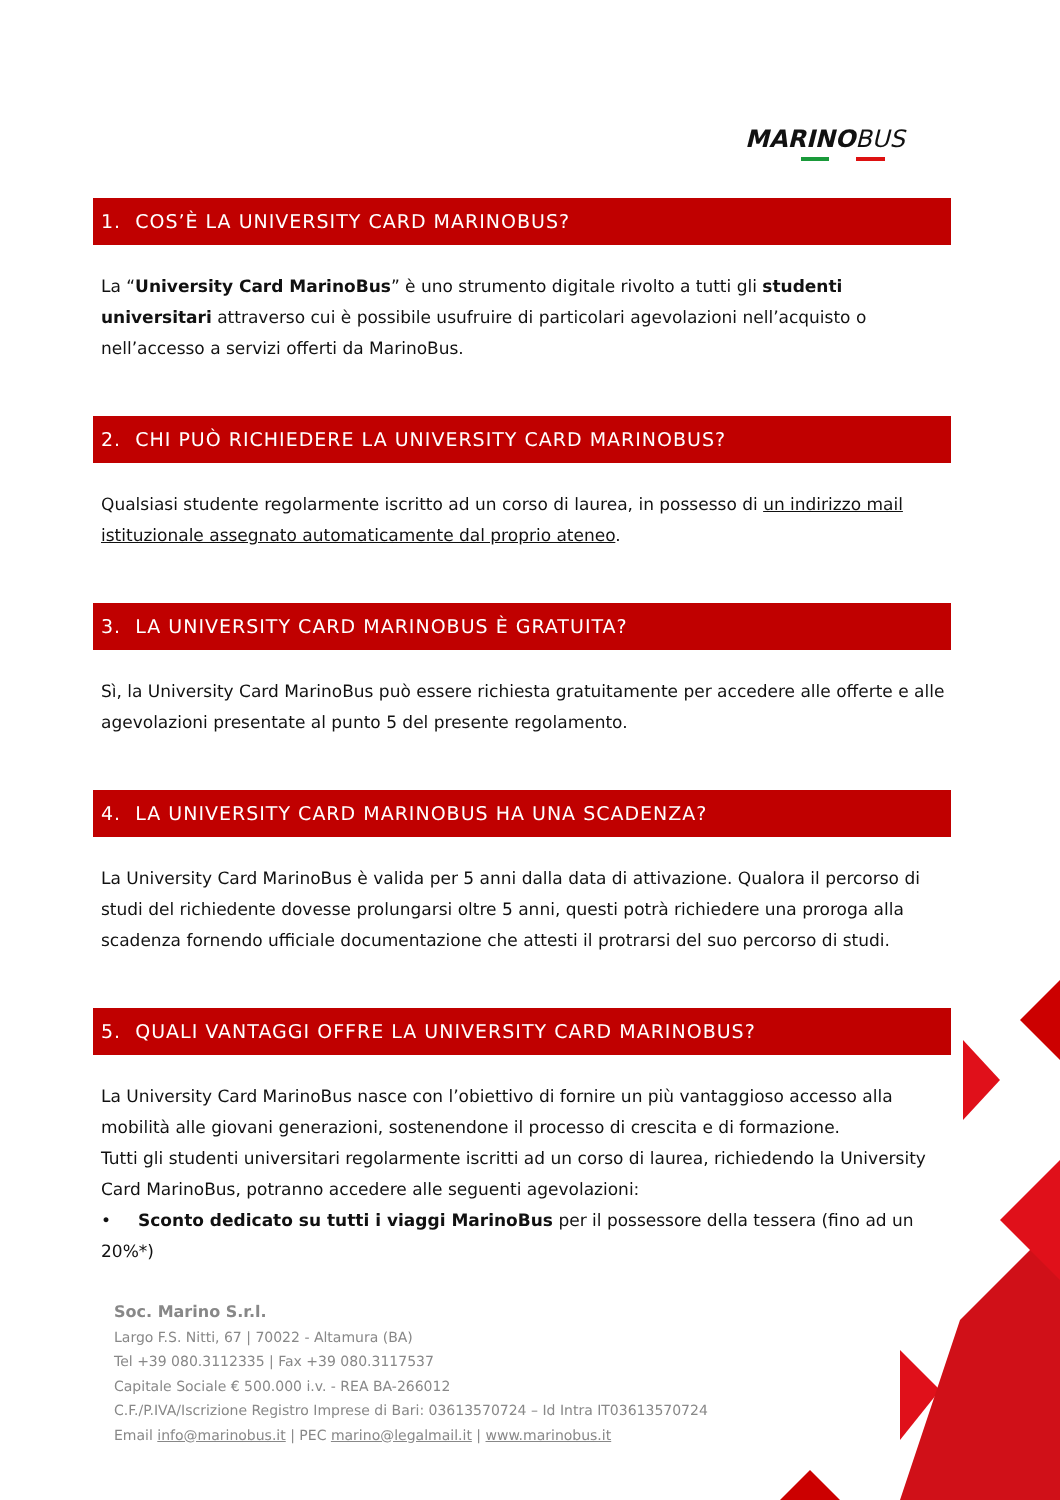MARINOBUS
1. COS’È LA UNIVERSITY CARD MARINOBUS?
La “University Card MarinoBus” è uno strumento digitale rivolto a tutti gli studenti universitari attraverso cui è possibile usufruire di particolari agevolazioni nell’acquisto o nell’accesso a servizi offerti da MarinoBus.
2. CHI PUÒ RICHIEDERE LA UNIVERSITY CARD MARINOBUS?
Qualsiasi studente regolarmente iscritto ad un corso di laurea, in possesso di un indirizzo mail istituzionale assegnato automaticamente dal proprio ateneo.
3. LA UNIVERSITY CARD MARINOBUS È GRATUITA?
Sì, la University Card MarinoBus può essere richiesta gratuitamente per accedere alle offerte e alle agevolazioni presentate al punto 5 del presente regolamento.
4. LA UNIVERSITY CARD MARINOBUS HA UNA SCADENZA?
La University Card MarinoBus è valida per 5 anni dalla data di attivazione. Qualora il percorso di studi del richiedente dovesse prolungarsi oltre 5 anni, questi potrà richiedere una proroga alla scadenza fornendo ufficiale documentazione che attesti il protrarsi del suo percorso di studi.
5. QUALI VANTAGGI OFFRE LA UNIVERSITY CARD MARINOBUS?
La University Card MarinoBus nasce con l’obiettivo di fornire un più vantaggioso accesso alla mobilità alle giovani generazioni, sostenendone il processo di crescita e di formazione.
Tutti gli studenti universitari regolarmente iscritti ad un corso di laurea, richiedendo la University Card MarinoBus, potranno accedere alle seguenti agevolazioni:
• Sconto dedicato su tutti i viaggi MarinoBus per il possessore della tessera (fino ad un 20%*)
Soc. Marino S.r.l.
Largo F.S. Nitti, 67 | 70022 - Altamura (BA)
Tel +39 080.3112335 | Fax +39 080.3117537
Capitale Sociale € 500.000 i.v. - REA BA-266012
C.F./P.IVA/Iscrizione Registro Imprese di Bari: 03613570724 – Id Intra IT03613570724
Email info@marinobus.it | PEC marino@legalmail.it | www.marinobus.it